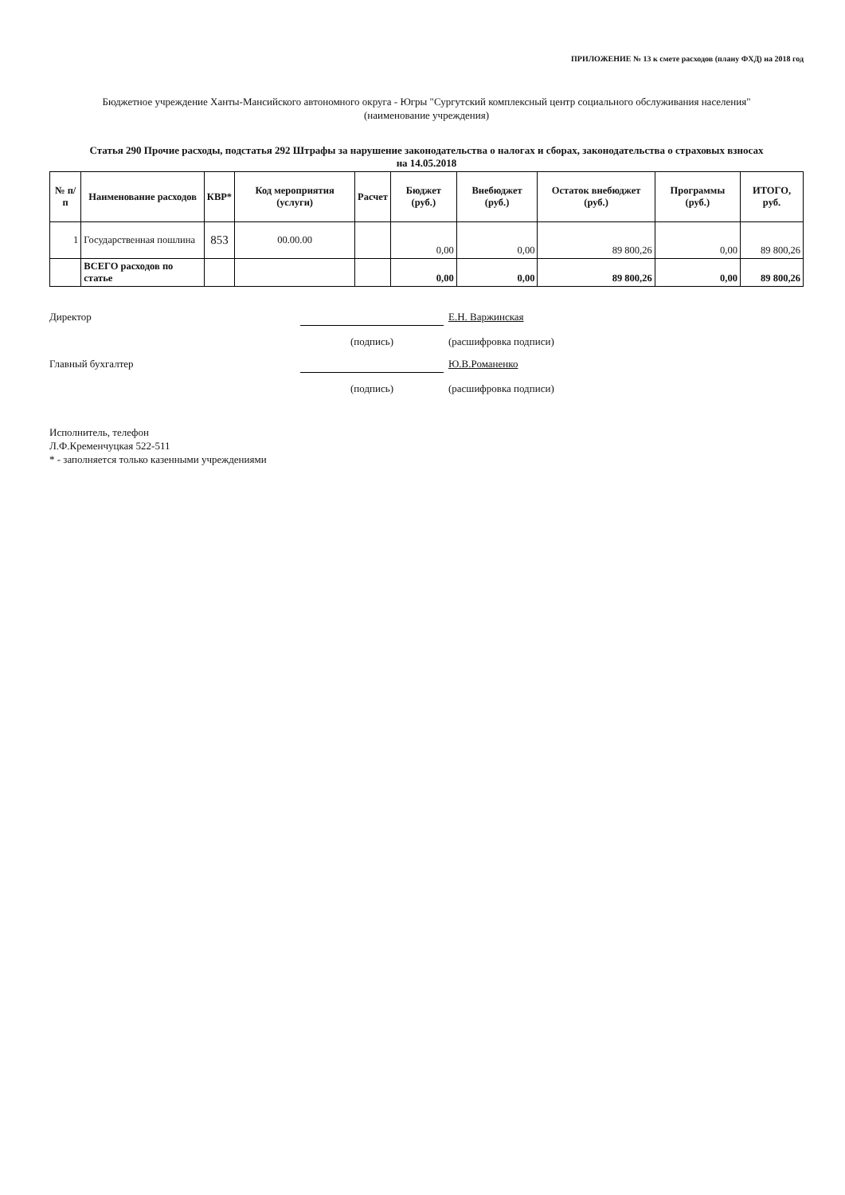ПРИЛОЖЕНИЕ № 13 к смете расходов (плану ФХД) на 2018 год
Бюджетное учреждение Ханты-Мансийского автономного округа - Югры "Сургутский комплексный центр социального обслуживания населения"
(наименование учреждения)
Статья 290 Прочие расходы, подстатья 292 Штрафы за нарушение законодательства о налогах и сборах, законодательства о страховых взносах
на 14.05.2018
| № п/п | Наименование расходов | КВР* | Код мероприятия (услуги) | Расчет | Бюджет (руб.) | Внебюджет (руб.) | Остаток внебюджет (руб.) | Программы (руб.) | ИТОГО, руб. |
| --- | --- | --- | --- | --- | --- | --- | --- | --- | --- |
| 1 | Государственная пошлина | 853 | 00.00.00 | | 0,00 | 0,00 | 89 800,26 | 0,00 | 89 800,26 |
| | ВСЕГО расходов по статье | | | | 0,00 | 0,00 | 89 800,26 | 0,00 | 89 800,26 |
Директор
Е.Н. Варжинская
(подпись)
(расшифровка подписи)
Главный бухгалтер
Ю.В.Романенко
(подпись)
(расшифровка подписи)
Исполнитель, телефон
Л.Ф.Кременчуцкая 522-511
* - заполняется только казенными учреждениями